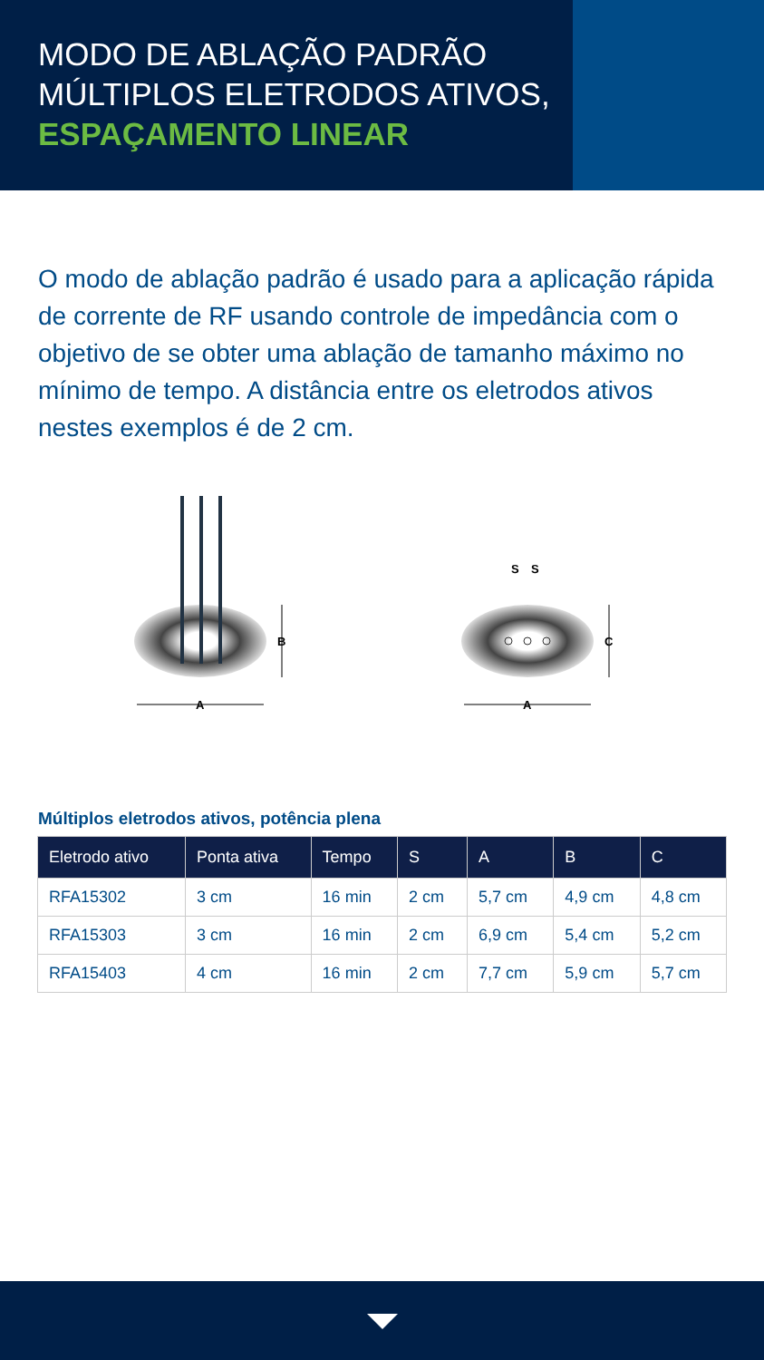MODO DE ABLAÇÃO PADRÃO
MÚLTIPLOS ELETRODOS ATIVOS,
ESPAÇAMENTO LINEAR
O modo de ablação padrão é usado para a aplicação rápida de corrente de RF usando controle de impedância com o objetivo de se obter uma ablação de tamanho máximo no mínimo de tempo. A distância entre os eletrodos ativos nestes exemplos é de 2 cm.
A
B
S
S
A
C
Múltiplos eletrodos ativos, potência plena
| Eletrodo ativo | Ponta ativa | Tempo | S | A | B | C |
| --- | --- | --- | --- | --- | --- | --- |
| RFA15302 | 3 cm | 16 min | 2 cm | 5,7 cm | 4,9 cm | 4,8 cm |
| RFA15303 | 3 cm | 16 min | 2 cm | 6,9 cm | 5,4 cm | 5,2 cm |
| RFA15403 | 4 cm | 16 min | 2 cm | 7,7 cm | 5,9 cm | 5,7 cm |